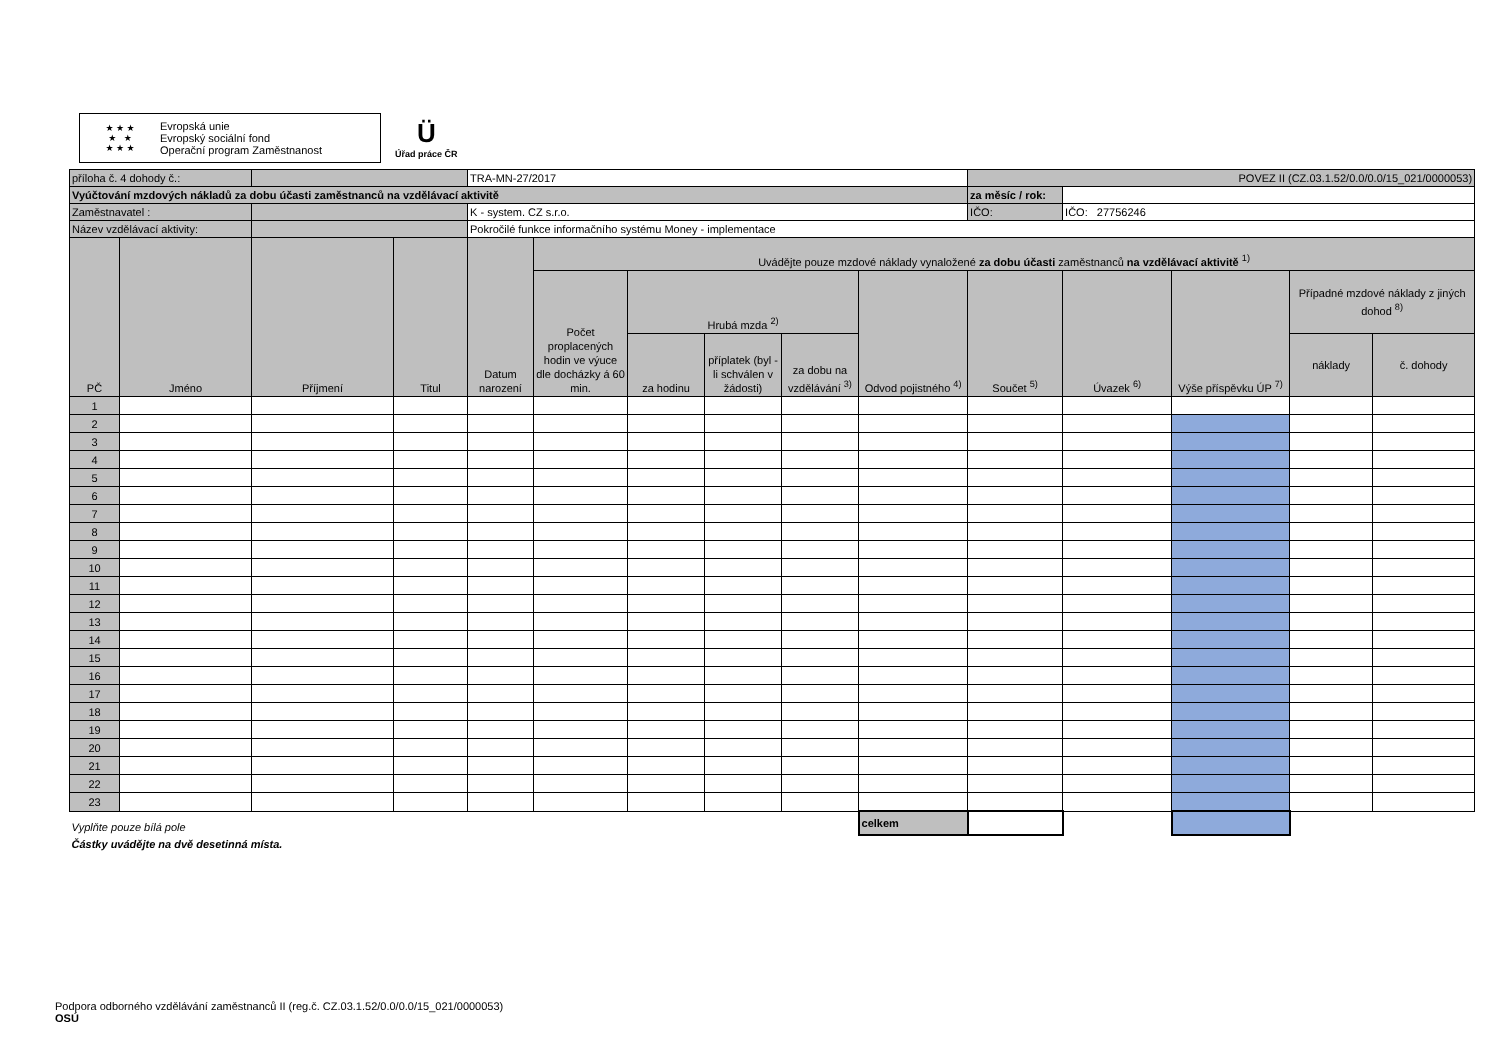★ ★ ★
★ ★
★ ★ ★
Evropská unie
Evropský sociální fond
Operační program Zaměstnanost
Ü
Úřad práce ČR
| příloha č. 4 dohody č.: | | | | TRA-MN-27/2017 | | | | | | POVEZ II (CZ.03.1.52/0.0/0.0/15_021/0000053) | | | | |
| Vyúčtování mzdových nákladů za dobu účasti zaměstnanců na vzdělávací aktivitě | | | | | | | | | | za měsíc / rok: | | | | |
| Zaměstnavatel : | | | | K - system. CZ s.r.o. | | | | | | IČO: | IČO: 27756246 | | | |
| Název vzdělávací aktivity: | | | | Pokročilé funkce informačního systému Money - implementace | | | | | | | | | | |
| PČ | Jméno | Příjmení | Titul | Datum narození | Uvádějte pouze mzdové náklady vynaložené za dobu účasti zaměstnanců na vzdělávací aktivitě <sup>1)</sup> | | | | | | | | | |
| | | | | | Počet proplacených hodin ve výuce dle docházky á 60 min. | Hrubá mzda <sup>2)</sup> | | | Odvod pojistného <sup>4)</sup> | Součet <sup>5)</sup> | Úvazek <sup>6)</sup> | Výše příspěvku ÚP <sup>7)</sup> | Případné mzdové náklady z jiných dohod <sup>8)</sup> | |
| | | | | | | za hodinu | příplatek (byl -li schválen v žádosti) | za dobu na vzdělávání <sup>3)</sup> | | | | | náklady | č. dohody |
| 1 | | | | | | | | | | | | | | |
| 2 | | | | | | | | | | | | | | |
| 3 | | | | | | | | | | | | | | |
| 4 | | | | | | | | | | | | | | |
| 5 | | | | | | | | | | | | | | |
| 6 | | | | | | | | | | | | | | |
| 7 | | | | | | | | | | | | | | |
| 8 | | | | | | | | | | | | | | |
| 9 | | | | | | | | | | | | | | |
| 10 | | | | | | | | | | | | | | |
| 11 | | | | | | | | | | | | | | |
| 12 | | | | | | | | | | | | | | |
| 13 | | | | | | | | | | | | | | |
| 14 | | | | | | | | | | | | | | |
| 15 | | | | | | | | | | | | | | |
| 16 | | | | | | | | | | | | | | |
| 17 | | | | | | | | | | | | | | |
| 18 | | | | | | | | | | | | | | |
| 19 | | | | | | | | | | | | | | |
| 20 | | | | | | | | | | | | | | |
| 21 | | | | | | | | | | | | | | |
| 22 | | | | | | | | | | | | | | |
| 23 | | | | | | | | | | | | | | |
| Vyplňte pouze bílá pole | | | | | | | | | celkem | | | | | |
| Částky uvádějte na dvě desetinná místa. | | | | | | | | | | | | | | |
Podpora odborného vzdělávání zaměstnanců II (reg.č. CZ.03.1.52/0.0/0.0/15_021/0000053)
OSÚ